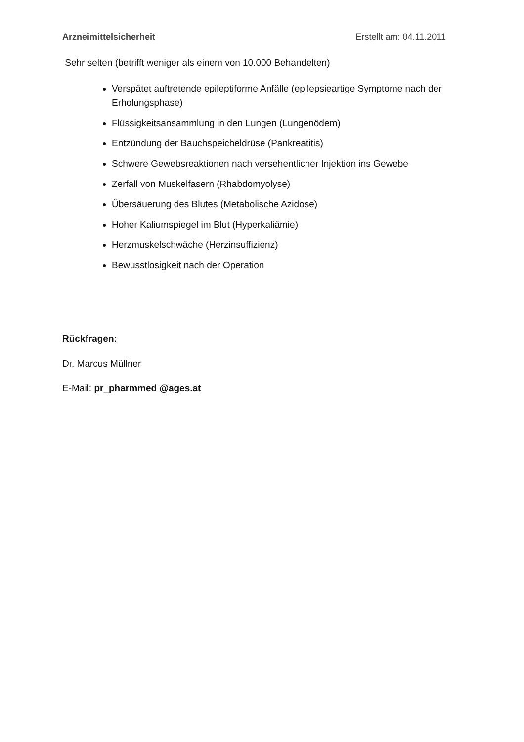Arzneimittelsicherheit Erstellt am: 04.11.2011
Sehr selten (betrifft weniger als einem von 10.000 Behandelten)
Verspätet auftretende epileptiforme Anfälle (epilepsieartige Symptome nach der Erholungsphase)
Flüssigkeitsansammlung in den Lungen (Lungenödem)
Entzündung der Bauchspeicheldrüse (Pankreatitis)
Schwere Gewebsreaktionen nach versehentlicher Injektion ins Gewebe
Zerfall von Muskelfasern (Rhabdomyolyse)
Übersäuerung des Blutes (Metabolische Azidose)
Hoher Kaliumspiegel im Blut (Hyperkaliämie)
Herzmuskelschwäche (Herzinsuffizienz)
Bewusstlosigkeit nach der Operation
Rückfragen:
Dr. Marcus Müllner
E-Mail: pr_pharmmed @ages.at